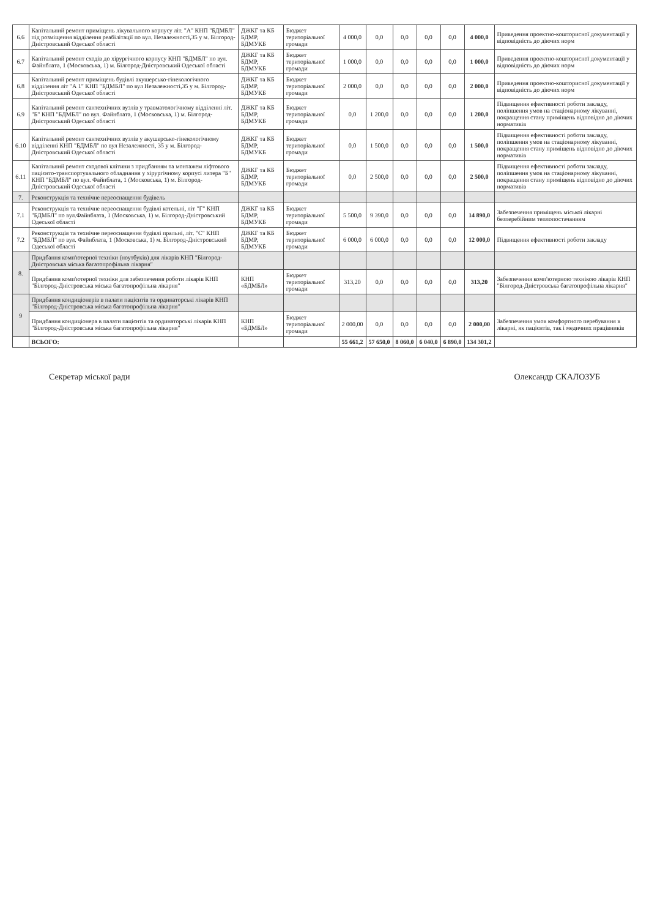| 6.6 | Капітальний ремонт приміщень лікувального корпусу літ. "А" КНП "БДМБЛ" під розміщення відділення реабілітації по вул. Незалежності,35 у м. Білгород-Дністровський Одеської області | ДЖКГ та КБ БДМР, БДМУКБ | Бюджет територіальної громади | 4 000,0 | 0,0 | 0,0 | 0,0 | 0,0 | 4 000,0 | Приведення проектно-кошторисної документації у відповідність до діючих норм |
| 6.7 | Капітальний ремонт сходів до хірургічного корпусу КНП "БДМБЛ" по вул. Файнблата, 1 (Московська, 1) м. Білгород-Дністровський Одеської області | ДЖКГ та КБ БДМР, БДМУКБ | Бюджет територіальної громади | 1 000,0 | 0,0 | 0,0 | 0,0 | 0,0 | 1 000,0 | Приведення проектно-кошторисної документації у відповідність до діючих норм |
| 6.8 | Капітальний ремонт приміщень будівлі акушерсько-гінекологічного відділення літ "А 1" КНП "БДМБЛ" по вул Незалежності,35 у м. Білгород-Дністровський Одеської області | ДЖКГ та КБ БДМР, БДМУКБ | Бюджет територіальної громади | 2 000,0 | 0,0 | 0,0 | 0,0 | 0,0 | 2 000,0 | Приведення проектно-кошторисної документації у відповідність до діючих норм |
| 6.9 | Капітальний ремонт сантехнічних вузлів у травматологічному відділенні літ. "Б" КНП "БДМБЛ" по вул. Файнблата, 1 (Московська, 1) м. Білгород-Дністровський Одеської області | ДЖКГ та КБ БДМР, БДМУКБ | Бюджет територіальної громади | 0,0 | 1 200,0 | 0,0 | 0,0 | 0,0 | 1 200,0 | Підвищення ефективності роботи закладу, поліпшення умов на стаціонарному лікуванні, покращення стану приміщень відповідно до діючих нормативів |
| 6.10 | Капітальний ремонт сантехнічних вузлів у акушерсько-гінекологічному відділенні КНП "БДМБЛ" по вул Незалежності, 35 у м. Білгород-Дністровський Одеської області | ДЖКГ та КБ БДМР, БДМУКБ | Бюджет територіальної громади | 0,0 | 1 500,0 | 0,0 | 0,0 | 0,0 | 1 500,0 | Підвищення ефективності роботи закладу, поліпшення умов на стаціонарному лікуванні, покращення стану приміщень відповідно до діючих нормативів |
| 6.11 | Капітальний ремонт сходової клітини з придбанням та монтажем ліфтового пацієнто-транспортувального обладнання у хірургічному корпусі литера "Б" КНП "БДМБЛ" по вул. Файнблата, 1 (Московська, 1) м. Білгород-Дністровський Одеської області | ДЖКГ та КБ БДМР, БДМУКБ | Бюджет територіальної громади | 0,0 | 2 500,0 | 0,0 | 0,0 | 0,0 | 2 500,0 | Підвищення ефективності роботи закладу, поліпшення умов на стаціонарному лікуванні, покращення стану приміщень відповідно до діючих нормативів |
| 7. | Реконструкція та технічне переоснащення будівель | | | | | | | | | |
| 7.1 | Реконструкція та технічне переоснащення будівлі котельні, літ "Г" КНП "БДМБЛ" по вул.Файнблата, 1 (Московська, 1) м. Білгород-Дністровський Одеської області | ДЖКГ та КБ БДМР, БДМУКБ | Бюджет територіальної громади | 5 500,0 | 9 390,0 | 0,0 | 0,0 | 0,0 | 14 890,0 | Забезпечення приміщень міської лікарні безперебійним теплопостачанням |
| 7.2 | Реконструкція та технічне переоснащення будівлі пральні, літ. "С" КНП "БДМБЛ" по вул. Файнблата, 1 (Московська, 1) м. Білгород-Дністровський Одеської області | ДЖКГ та КБ БДМР, БДМУКБ | Бюджет територіальної громади | 6 000,0 | 6 000,0 | 0,0 | 0,0 | 0,0 | 12 000,0 | Підвищення ефективності роботи закладу |
| 8. | Придбання комп'ютерної техніки (ноутбуків) для лікарів КНП "Білгород-Дністровська міська багатопрофільна лікарня" | | | | | | | | | |
| | Придбання комп'ютерної техніки для забезпечення роботи лікарів КНП "Білгород-Дністровська міська багатопрофільна лікарня" | КНП «БДМБЛ» | Бюджет територіальної громади | 313,20 | 0,0 | 0,0 | 0,0 | 0,0 | 313,20 | Забезпечення комп'ютерною технікою лікарів КНП "Білгород-Дністровська багатопрофільна лікарня" |
| 9 | Придбання кондиціонерів в палати пацієнтів та ординаторські лікарів КНП "Білгород-Дністровська міська багатопрофільна лікарня" | | | | | | | | | |
| | Придбання кондиціонера в палати пацієнтів та ординаторські лікарів КНП "Білгород-Дністровська міська багатопрофільна лікарня" | КНП «БДМБЛ» | Бюджет територіальної громади | 2 000,00 | 0,0 | 0,0 | 0,0 | 0,0 | 2 000,00 | Забезпечення умов комфортного перебування в лікарні, як пацієнтів, так і медичних працівників |
| | ВСЬОГО: | | | 55 661,2 | 57 650,0 | 8 060,0 | 6 040,0 | 6 890,0 | 134 301,2 | |
Секретар міської ради Олександр СКАЛОЗУБ